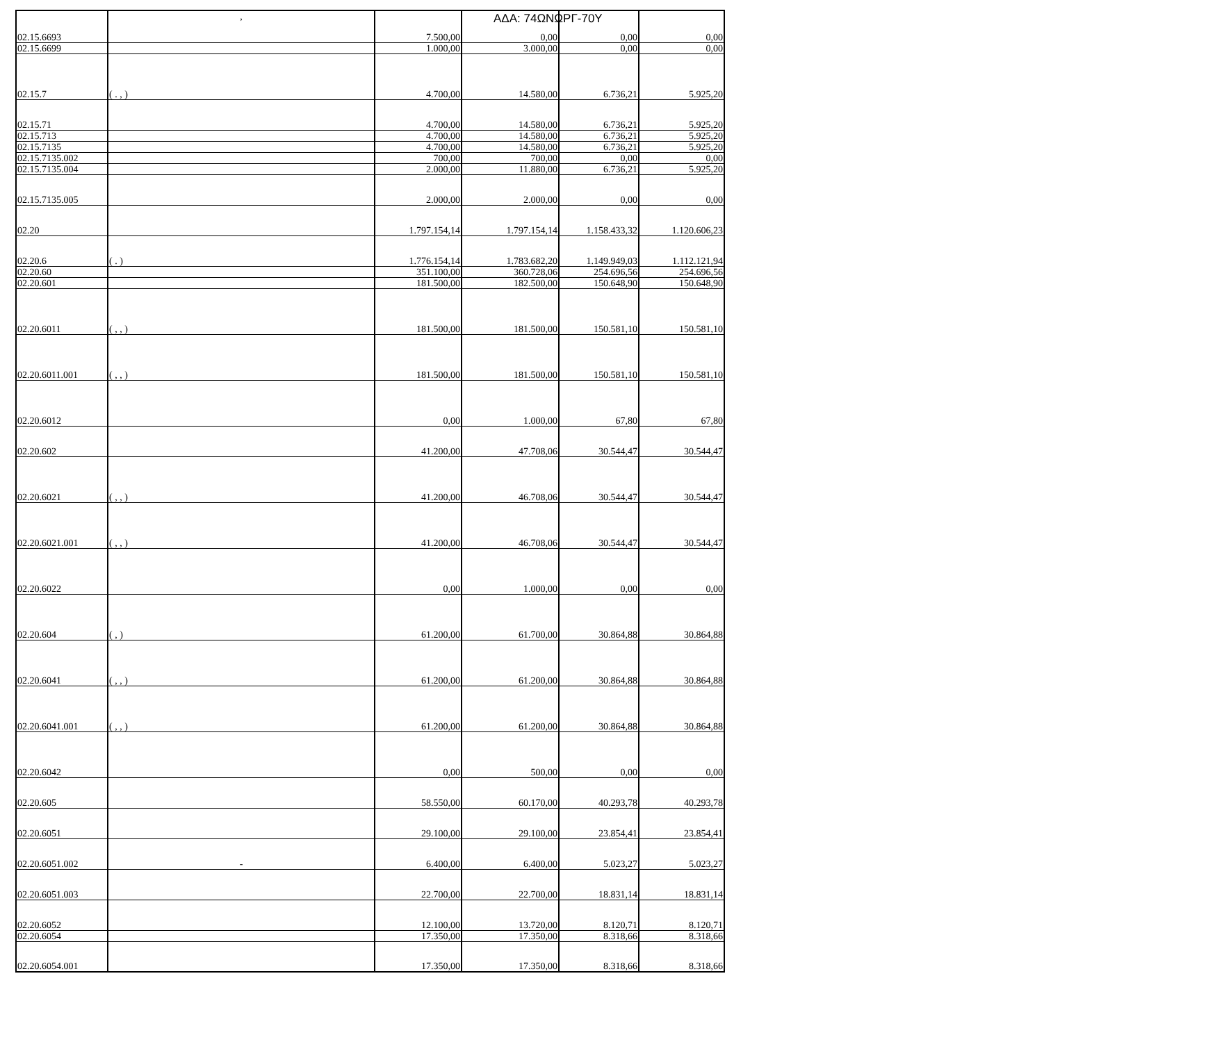ΑΔΑ: 74ΩΝΩΡΓ-70Υ
| 02.15.6693 | , | 7.500,00 | 0,00 | 0,00 | 0,00 |
| 02.15.6699 | | 1.000,00 | 3.000,00 | 0,00 | 0,00 |
| 02.15.7 | ( . , ) | 4.700,00 | 14.580,00 | 6.736,21 | 5.925,20 |
| 02.15.71 | | 4.700,00 | 14.580,00 | 6.736,21 | 5.925,20 |
| 02.15.713 | | 4.700,00 | 14.580,00 | 6.736,21 | 5.925,20 |
| 02.15.7135 | | 4.700,00 | 14.580,00 | 6.736,21 | 5.925,20 |
| 02.15.7135.002 | | 700,00 | 700,00 | 0,00 | 0,00 |
| 02.15.7135.004 | | 2.000,00 | 11.880,00 | 6.736,21 | 5.925,20 |
| 02.15.7135.005 | | 2.000,00 | 2.000,00 | 0,00 | 0,00 |
| 02.20 | | 1.797.154,14 | 1.797.154,14 | 1.158.433,32 | 1.120.606,23 |
| 02.20.6 | ( . ) | 1.776.154,14 | 1.783.682,20 | 1.149.949,03 | 1.112.121,94 |
| 02.20.60 | | 351.100,00 | 360.728,06 | 254.696,56 | 254.696,56 |
| 02.20.601 | | 181.500,00 | 182.500,00 | 150.648,90 | 150.648,90 |
| 02.20.6011 | ( , , ) | 181.500,00 | 181.500,00 | 150.581,10 | 150.581,10 |
| 02.20.6011.001 | ( , , ) | 181.500,00 | 181.500,00 | 150.581,10 | 150.581,10 |
| 02.20.6012 | | 0,00 | 1.000,00 | 67,80 | 67,80 |
| 02.20.602 | | 41.200,00 | 47.708,06 | 30.544,47 | 30.544,47 |
| 02.20.6021 | ( , , ) | 41.200,00 | 46.708,06 | 30.544,47 | 30.544,47 |
| 02.20.6021.001 | ( , , ) | 41.200,00 | 46.708,06 | 30.544,47 | 30.544,47 |
| 02.20.6022 | | 0,00 | 1.000,00 | 0,00 | 0,00 |
| 02.20.604 | ( , ) | 61.200,00 | 61.700,00 | 30.864,88 | 30.864,88 |
| 02.20.6041 | ( , , ) | 61.200,00 | 61.200,00 | 30.864,88 | 30.864,88 |
| 02.20.6041.001 | ( , , ) | 61.200,00 | 61.200,00 | 30.864,88 | 30.864,88 |
| 02.20.6042 | | 0,00 | 500,00 | 0,00 | 0,00 |
| 02.20.605 | | 58.550,00 | 60.170,00 | 40.293,78 | 40.293,78 |
| 02.20.6051 | | 29.100,00 | 29.100,00 | 23.854,41 | 23.854,41 |
| 02.20.6051.002 | - | 6.400,00 | 6.400,00 | 5.023,27 | 5.023,27 |
| 02.20.6051.003 | | 22.700,00 | 22.700,00 | 18.831,14 | 18.831,14 |
| 02.20.6052 | | 12.100,00 | 13.720,00 | 8.120,71 | 8.120,71 |
| 02.20.6054 | | 17.350,00 | 17.350,00 | 8.318,66 | 8.318,66 |
| 02.20.6054.001 | | 17.350,00 | 17.350,00 | 8.318,66 | 8.318,66 |